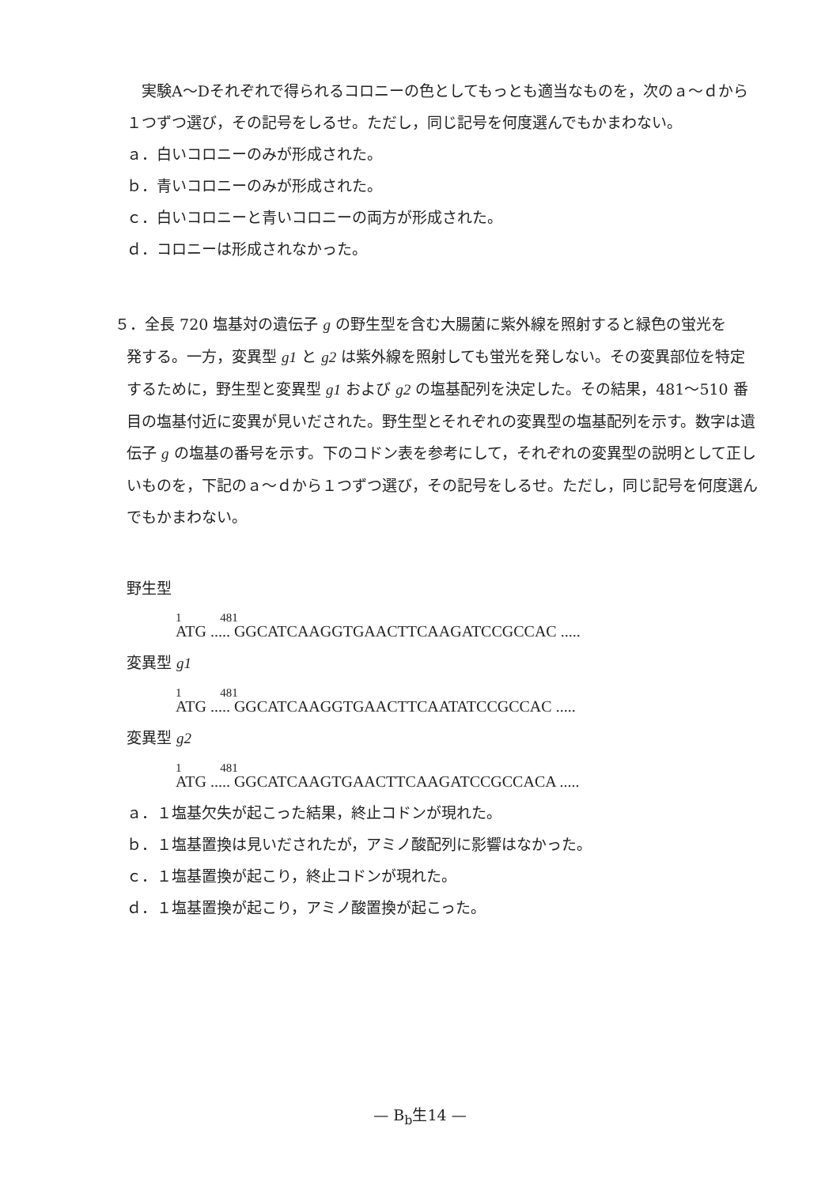実験A～Dそれぞれで得られるコロニーの色としてもっとも適当なものを，次のａ～ｄから１つずつ選び，その記号をしるせ。ただし，同じ記号を何度選んでもかまわない。
ａ．白いコロニーのみが形成された。
ｂ．青いコロニーのみが形成された。
ｃ．白いコロニーと青いコロニーの両方が形成された。
ｄ．コロニーは形成されなかった。
５．全長 720 塩基対の遺伝子 g の野生型を含む大腸菌に紫外線を照射すると緑色の蛍光を
発する。一方，変異型 g1 と g2 は紫外線を照射しても蛍光を発しない。その変異部位を特定するために，野生型と変異型 g1 および g2 の塩基配列を決定した。その結果，481～510 番目の塩基付近に変異が見いだされた。野生型とそれぞれの変異型の塩基配列を示す。数字は遺伝子 g の塩基の番号を示す。下のコドン表を参考にして，それぞれの変異型の説明として正しいものを，下記のａ～ｄから１つずつ選び，その記号をしるせ。ただし，同じ記号を何度選んでもかまわない。
野生型
1 481
ATG ..... GGCATCAAGGTGAACTTCAAGATCCGCCAC .....
変異型 g1
1 481
ATG ..... GGCATCAAGGTGAACTTCAATATCCGCCAC .....
変異型 g2
1 481
ATG ..... GGCATCAAGTGAACTTCAAGATCCGCCACA .....
ａ．１塩基欠失が起こった結果，終止コドンが現れた。
ｂ．１塩基置換は見いだされたが，アミノ酸配列に影響はなかった。
ｃ．１塩基置換が起こり，終止コドンが現れた。
ｄ．１塩基置換が起こり，アミノ酸置換が起こった。
— B<sub>b</sub>生14 —